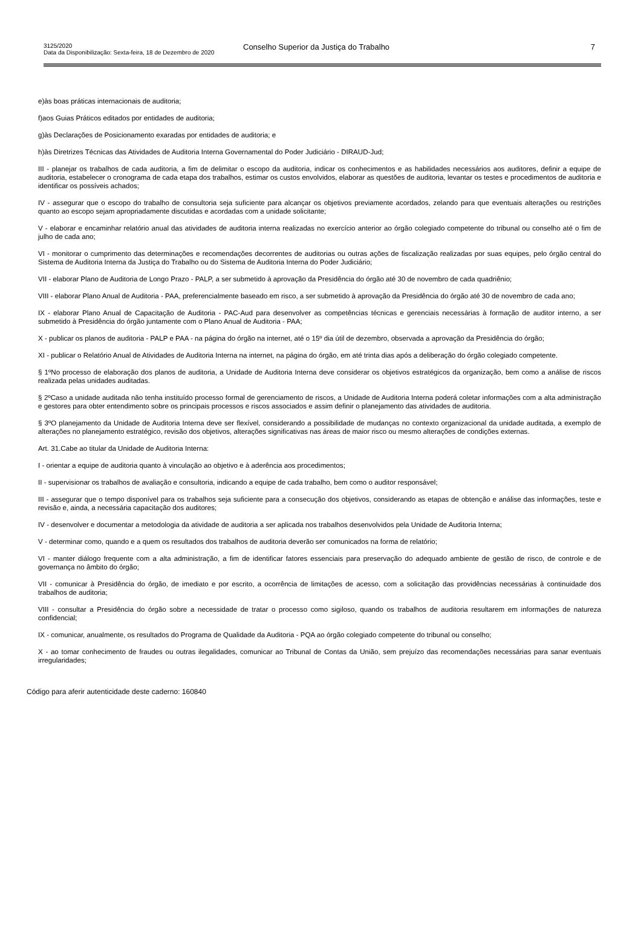3125/2020
Data da Disponibilização: Sexta-feira, 18 de Dezembro de 2020
Conselho Superior da Justiça do Trabalho
7
e)às boas práticas internacionais de auditoria;
f)aos Guias Práticos editados por entidades de auditoria;
g)às Declarações de Posicionamento exaradas por entidades de auditoria; e
h)às Diretrizes Técnicas das Atividades de Auditoria Interna Governamental do Poder Judiciário - DIRAUD-Jud;
III - planejar os trabalhos de cada auditoria, a fim de delimitar o escopo da auditoria, indicar os conhecimentos e as habilidades necessários aos auditores, definir a equipe de auditoria, estabelecer o cronograma de cada etapa dos trabalhos, estimar os custos envolvidos, elaborar as questões de auditoria, levantar os testes e procedimentos de auditoria e identificar os possíveis achados;
IV - assegurar que o escopo do trabalho de consultoria seja suficiente para alcançar os objetivos previamente acordados, zelando para que eventuais alterações ou restrições quanto ao escopo sejam apropriadamente discutidas e acordadas com a unidade solicitante;
V - elaborar e encaminhar relatório anual das atividades de auditoria interna realizadas no exercício anterior ao órgão colegiado competente do tribunal ou conselho até o fim de julho de cada ano;
VI - monitorar o cumprimento das determinações e recomendações decorrentes de auditorias ou outras ações de fiscalização realizadas por suas equipes, pelo órgão central do Sistema de Auditoria Interna da Justiça do Trabalho ou do Sistema de Auditoria Interna do Poder Judiciário;
VII - elaborar Plano de Auditoria de Longo Prazo - PALP, a ser submetido à aprovação da Presidência do órgão até 30 de novembro de cada quadriênio;
VIII - elaborar Plano Anual de Auditoria - PAA, preferencialmente baseado em risco, a ser submetido à aprovação da Presidência do órgão até 30 de novembro de cada ano;
IX - elaborar Plano Anual de Capacitação de Auditoria - PAC-Aud para desenvolver as competências técnicas e gerenciais necessárias à formação de auditor interno, a ser submetido à Presidência do órgão juntamente com o Plano Anual de Auditoria - PAA;
X - publicar os planos de auditoria - PALP e PAA - na página do órgão na internet, até o 15º dia útil de dezembro, observada a aprovação da Presidência do órgão;
XI - publicar o Relatório Anual de Atividades de Auditoria Interna na internet, na página do órgão, em até trinta dias após a deliberação do órgão colegiado competente.
§ 1ºNo processo de elaboração dos planos de auditoria, a Unidade de Auditoria Interna deve considerar os objetivos estratégicos da organização, bem como a análise de riscos realizada pelas unidades auditadas.
§ 2ºCaso a unidade auditada não tenha instituído processo formal de gerenciamento de riscos, a Unidade de Auditoria Interna poderá coletar informações com a alta administração e gestores para obter entendimento sobre os principais processos e riscos associados e assim definir o planejamento das atividades de auditoria.
§ 3ºO planejamento da Unidade de Auditoria Interna deve ser flexível, considerando a possibilidade de mudanças no contexto organizacional da unidade auditada, a exemplo de alterações no planejamento estratégico, revisão dos objetivos, alterações significativas nas áreas de maior risco ou mesmo alterações de condições externas.
Art. 31.Cabe ao titular da Unidade de Auditoria Interna:
I - orientar a equipe de auditoria quanto à vinculação ao objetivo e à aderência aos procedimentos;
II - supervisionar os trabalhos de avaliação e consultoria, indicando a equipe de cada trabalho, bem como o auditor responsável;
III - assegurar que o tempo disponível para os trabalhos seja suficiente para a consecução dos objetivos, considerando as etapas de obtenção e análise das informações, teste e revisão e, ainda, a necessária capacitação dos auditores;
IV - desenvolver e documentar a metodologia da atividade de auditoria a ser aplicada nos trabalhos desenvolvidos pela Unidade de Auditoria Interna;
V - determinar como, quando e a quem os resultados dos trabalhos de auditoria deverão ser comunicados na forma de relatório;
VI - manter diálogo frequente com a alta administração, a fim de identificar fatores essenciais para preservação do adequado ambiente de gestão de risco, de controle e de governança no âmbito do órgão;
VII - comunicar à Presidência do órgão, de imediato e por escrito, a ocorrência de limitações de acesso, com a solicitação das providências necessárias à continuidade dos trabalhos de auditoria;
VIII - consultar a Presidência do órgão sobre a necessidade de tratar o processo como sigiloso, quando os trabalhos de auditoria resultarem em informações de natureza confidencial;
IX - comunicar, anualmente, os resultados do Programa de Qualidade da Auditoria - PQA ao órgão colegiado competente do tribunal ou conselho;
X - ao tomar conhecimento de fraudes ou outras ilegalidades, comunicar ao Tribunal de Contas da União, sem prejuízo das recomendações necessárias para sanar eventuais irregularidades;
Código para aferir autenticidade deste caderno: 160840